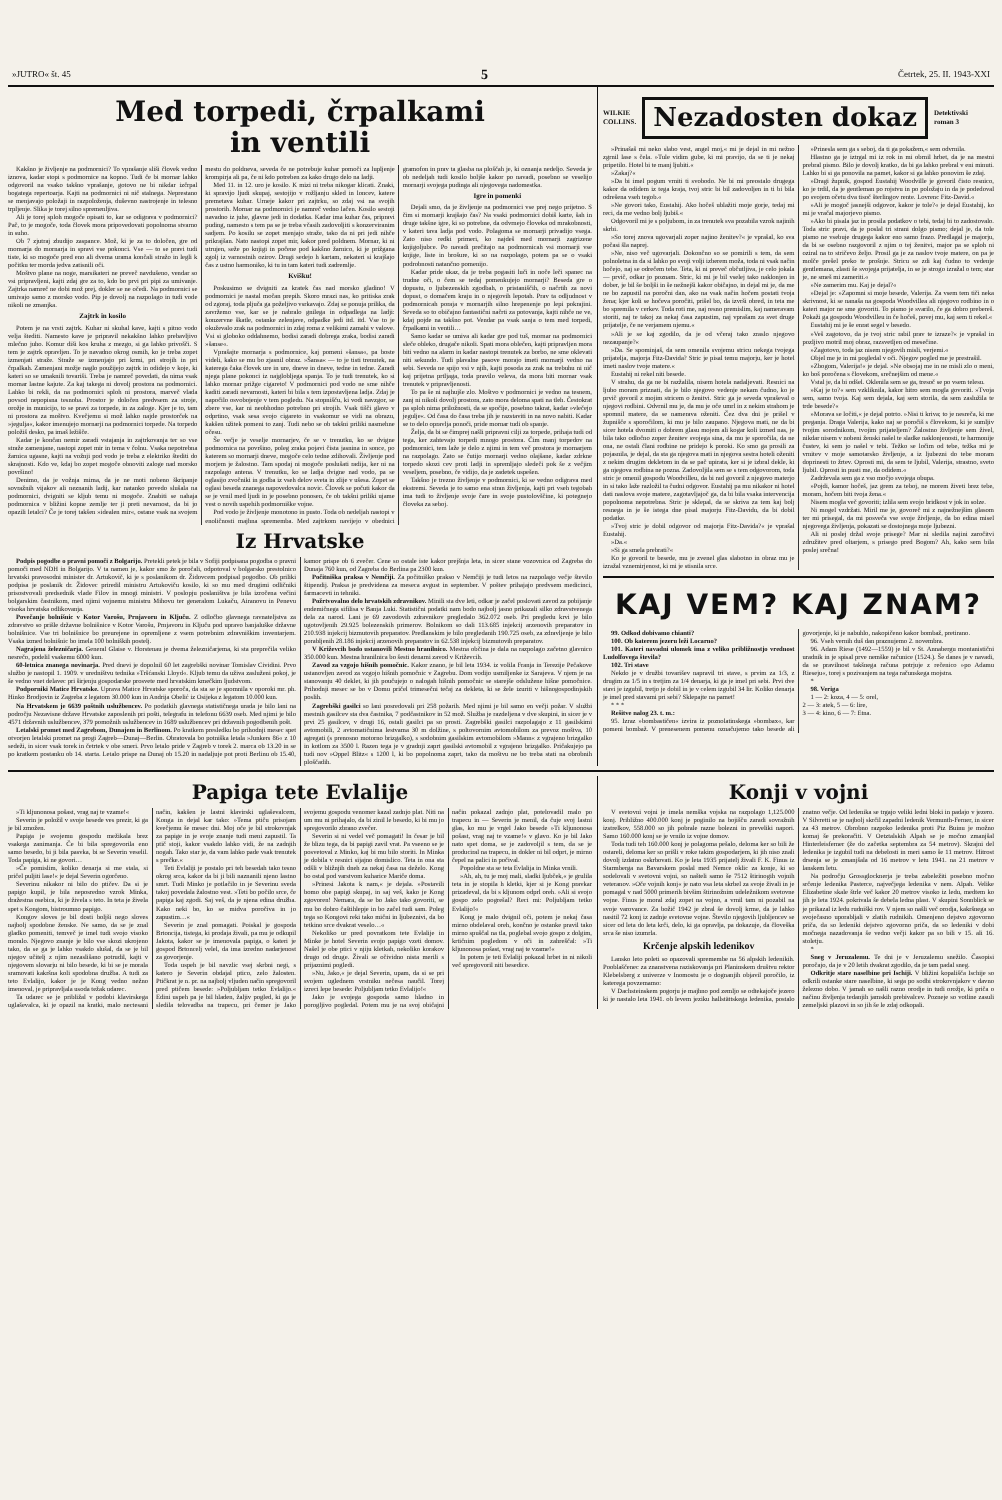»JUTRO« št. 45 5 Četrtek, 25. II. 1943-XXI
Med torpedi, črpalkami
in ventili
Kakšno je življenje na podmornici? To vprašanje sliši človek vedno iznova, kadar stopi s podmornice na kopno. Tudi če bi mornar lahko odgovoril na vsako takšno vprašanje, gotovo ne bi nikdar izčrpal bogatega repertoarja. Kajti na podmornici ni nič stalnega. Neprestano se menjavajo položaji in razpoloženja, duševno nastrojenje in telesno trpljenje. Slika je torej silno spremenljiva.
Ali je torej sploh mogoče opisati to, kar se odigrava v podmornici? Pač, to je mogoče, toda človek mora pripovedovati popolnoma stvarno in suho.
Ob 7 zjutraj zbudijo zaspance. Mož, ki je za to določen, gre od mornarja do mornarja in spravi vse pokonci. Vse — to se pravi tudi tiste, ki so mogoče pred eno ali dvema urama končali stražo in legli k počitku ter morda jedva zatisnili oči.
Moštvo plane na noge, marsikateri ne preveč navdušeno, vendar so vsi pripravljeni, kajti zdaj gre za to, kdo bo prvi pri pipi za umivanje. Zajtrka namreč ne dobi mož prej, dokler se ne očedi. Na podmornici se umivajo samo z morsko vodo. Pip je dovolj na razpolago in tudi vode nikoli ne zmanjka.
Zajtrk in kosilo
Potem je na vrsti zajtrk. Kuhar ni skuhal kave, kajti s pitno vodo velja štediti. Namesto kave je pripravil nekakšno lahko prebavljivo mlečno juho. Komur diši kos kruha z mezgo, si ga lahko privošči. S tem je zajtrk opravljen. To je navadno okrog osmih, ko je treba zopet izmenjati straže. Straže se izmenjajo pri krmi, pri strojih in pri črpalkah. Zamenjani možje naglo použijejo zajtrk in odidejo v koje, ki kateri so se umaknili tovariši. Treba je namreč povedati, da nima vsak mornar lastne kajute. Za kaj takega ni dovolj prostora na podmornici. Lahko bi rekli, da na podmornici sploh ni prostora, marveč vlada povsod nepopisna tesnoba. Prostor je določen predvsem za stroje, orožje in municijo, to se pravi za torpede, in za zaloge. Kjer je to, tam ni prostora za moštvo. Kvečjemu si mož lahko najde prostorček na »jegulja«, kakor imenujejo mornarji na podmornici torpede. Na torpedo položiš desko, pa imaš ležišče.
Kadar je končan nemir zaradi vstajanja in zajtrkovanja ter so vse straže zamenjane, nastopi zopet mir in tema v čolnu. Vsaka nepotrebna žarnica ugasne, kajti na vožnji pod vodo je treba z elektriko štediti do skrajnosti. Kdo ve, kdaj bo zopet mogoče obnoviti zaloge nad morsko površino!
Denimo, da je vožnja mirna, da je ne moti nobeno škripanje sovražnih vijakov ali neznanih ladij, kar natanko povedo slušala na podmornici, dvigniti se kljub temu ni mogoče. Znabiti se nahaja podmornica v bližini kopne zemlje ter ji preti nevarnost, da bi jo opazili letalci? Če je torej takšen »idealen mir«, ostane vsak na svojem mestu do poldneva, seveda če ne potrebuje kuhar pomoči za lupljenje krompirja ali pa, če ni kdo potreben za kako drugo delo na ladji.
Med 11. in 12. uro je kosilo. K mizi ni treba nikogar klicati. Znaki, ki spravijo ljudi skupaj, sestojijo v rožljanju skled in loncev, katere premetava kuhar. Urneje kakor pri zajtrku, so zdaj vsi na svojih prostorih. Mornar na podmornici je namreč vedno lačen. Kosilo sestoji navadno iz juhe, glavne jedi in dodatka. Kadar ima kuhar čas, pripravi puding, namesto s tem pa se je treba včasih zadovoljiti s konzerviranim sadjem. Po kosilu se zopet menjajo straže, tako da ni pri jedi nihče prikrajšan. Nato nastopi zopet mir, kakor pred poldnem. Mornar, ki ni utrujen, seže po knjigi in počene pod kakšno žarnico, ki je prižgana zgolj iz varnostnih ozirov. Drugi sedejo h kartam, nekateri si krajšajo čas z ustno harmoniko, ki tu in tam kateri tudi zadremlje.
Kvišku!
Poskusimo se dvigniti za kratek čas nad morsko gladino! V podmornici je nastal močan prepih. Skoro mrazi nas, ko pritiska zrak od zgoraj, toda pljuča ga poželjivo vsrkavajo. Zdaj se ponuja prilika, da zavržemo vse, kar se je nabralo gnilega in odpadlega na ladji: konzervne škatle, ostanke zelenjave, odpadke jedi itd. itd. Vse to je okuževalo zrak na podmornici in zdaj roma z velikimi zamahi v valove. Vsi si globoko oddahnemo, bodisi zaradi dobrega zraka, bodisi zaradi »šanse«.
Vprašajte mornarja s podmornice, kaj pomeni »šansa«, pa boste videli, kako se mu bo zjasnil obraz. »Šansa« — to je tisti trenutek, na katerega čaka človek ure in ure, dneve in dneve, tedne in tedne. Zaradi njega plane pokonci iz najglobljega spanja. To je tudi trenutek, ko si lahko mornar prižge cigareto! V podmornici pod vodo ne sme nihče kaditi zaradi nevarnosti, kateri bi bila s tem izpostavljena ladja. Zdaj je napočilo osvobojenje v tem pogledu. Na stopnišču, ki vodi navzgor, se zbere vse, kar ni neobhodno potrebno pri strojih. Vsak tišči glavo v odprtino, vsak sesa svojo cigareto in vsakomur se vidi na obrazu, kakšen užitek pomeni to zanj. Tudi nebo se ob takšni priliki nasmehne očesu.
Še večje je veselje mornarjev, če se v trenutku, ko se dvigne podmornica na površino, poleg zraka pojavi čista jasnina in sonce, po katerem so mornarji dneve, mogoče celo tedne zdihovali. Življenje pod morjem je žalostno. Tam spodaj ni mogoče poslušati radija, ker ni na razpolago antena. V trenutku, ko se ladja dvigne nad vodo, pa se oglasijo zvočniki in godba iz vseh delov sveta in zlije v ušesa. Zopet se oglasi beseda znanega napovedovalca novic. Človek se počuti kakor da se je vrnil med ljudi in je posebno ponosen, če ob takšni priliki ujame vest o novih uspehih podmorniške vojne.
Pod vodo je življenje monotono in pusto. Toda ob nedeljah nastopi v enoličnosti majhna sprememba. Med zajtrkom navijejo v obednici gramofon in prav ta glasba na ploščah je, ki oznanja nedeljo. Seveda je ob nedeljah tudi kosilo boljše kakor po navadi, posebno se veselijo mornarji svojega pudinga ali njegovega nadomestka.
Igre in pomenki
Dejali smo, da je življenje na podmornici vse prej nego prijetno. S čim si mornarji krajšajo čas? Na vsaki podmornici dobiš karte, šah in druge takšne igre, ki so potrebne, da odvrnejo človeka od mrakobnosti, v kateri tava ladja pod vodo. Polagoma se mornarji privadijo vsega. Zato niso redki primeri, ko najdeš med mornarji zagrizene knjigoljubce. Po navadi prečitajo na podmornicah vsi mornarji vse knjige, liste in brošure, ki so na razpolago, potem pa se o vsaki podrobnosti natančno pomenijo.
Kadar pride ukaz, da je treba pogasiti luči in noče leči spanec na trudne oči, o čem se tedaj pomenkujejo mornarji? Beseda gre o dopustu, o ljubezenskih zgodbah, o pristaniščih, o načrtih za novi dopust, o domačem kraju in o njegovih lepotah. Prav ta odljudnost v podmornicah poraja v mornarjih silno hrepenenje po lepi pokrajini. Seveda so to običajno fantastični načrti za potovanja, kajti nihče ne ve, kdaj pojde na takšno pot. Vendar pa vsak sanja o tem med torpedi, črpalkami in ventili…
Samo kadar se umiva ali kadar gre pod tuš, mornar na podmornici sleče obleko, drugače nikoli. Spati mora oblečen, kajti pripravljen mora biti vedno na alarm in kadar nastopi trenutek za borbo, ne sme oklevati niti sekundo. Tudi plavalne pasove morajo imeti mornarji vedno na sebi. Seveda ne spijo vsi v njih, kajti posoda za zrak na trebuhu ni nič kaj prijetna prtljaga, toda pravilo veleva, da mora biti mornar vsak trenutek v pripravljenosti.
To pa še ni najhujše zlo. Moštvo v podmornici je vedno na tesnem, zanj ni nikoli dovolj prostora, zato mora deloma spati na tleh. Čestokrat pa sploh nima priložnosti, da se spočije, posebno takrat, kadar »vlečejo jegulje«. Od časa do časa treba jih je razstaviti in na novo nabiti. Kadar se to delo opravlja ponoči, pride mornar tudi ob spanje.
Želja, da bi se čimprej našli pripravni cilji za torpede, prihaja tudi od tega, ker zahtevajo torpedi mnogo prostora. Čim manj torpedov na podmornici, tem laže je delo z njimi in tem več prostora je mornarjem na razpolago. Zato se čutijo mornarji vedno olajšane, kadar zdrkne torpedo skozi cev proti ladji in spremljajo sledeči pok še z večjim veseljem, posebno, če vidijo, da je zadetek uspešen.
Takšno je trezno življenje v podmornici, ki se vedno odigrava med ekstremi. Seveda je to samo ena stran življenja, kajti pri vseh tegobah ima tudi to življenje svoje čare in svoje pustolovščine, ki potegnejo človeka za seboj.
Iz Hrvatske
Podpis pogodbe o pravni pomoči z Bolgarijo. Pretekli petek je bila v Sofiji podpisana pogodba o pravni pomoči med NDH in Bolgarijo. V ta namen je, kakor smo že poročali, odpotoval v bolgarsko prestolnico hrvatski pravosodni minister dr. Artukovič, ki je s poslanikom dr. Židovcem podpisal pogodbo. Ob priliki podpisa je poslanik dr. Židovec priredil ministru Artukoviču kosilo, ki so mu med drugimi odličniki prisostvovali predsednik vlade Filov in mnogi ministri. V poslopju poslaništva je bila izročena večini bolgarskim častnikom, med njimi vojnemu ministru Mihovu ter generalom Lukaču, Airanovu in Penevu visoka hrvatska odlikovanja.
Povečanje bolnišnic v Kotor Varošu, Prnjavoru in Ključu. Z odločbo glavnega ravnateljstva za zdravstvo so prišle državne bolnišnice v Kotor Varošu, Prnjavoru in Ključu pod upravo banjaluške državne bolnišnice. Vse tri bolnišnice bo preurejene in opremljene z vsem potrebnim zdravniškim inventarjem. Vsaka izmed bolnišnic bo imela 100 bolniških postelj.
Nagrajena železničarja. General Glaise v. Horstenau je dvema železničarjema, ki sta preprečila veliko nesrečo, podelil vsakemu 6000 kun.
60-letnica znanega novinarja. Pred dnevi je dopolnil 60 let zagrebški novinar Tomislav Cividini. Prvo službo je nastopil 1. 1909. v uredništvu tednika »Tršćanski Lloyd«. Kljub temu da uživa zasluženi pokoj, je še vedno vnet delavec pri širjenju gospodarske prosvete med hrvatskim kmečkim ljudstvom.
Podporniki Matice Hrvatske. Uprava Matice Hrvatske sporoča, da sta se je spomnila v oporoki mr. ph. Hinko Brodjovin iz Zagreba z legatom 30.000 kun in Andrija Obelić iz Osijeka z legatom 10.000 kun.
Na Hrvatskem je 6639 poštnih uslužbencev. Po podatkih glavnega statističnega urada je bilo lani na področju Nezavisne države Hrvatske zaposlenih pri pošti, telegrafu in telefonu 6639 oseb. Med njimi je bilo 4571 državnih uslužbencev, 379 pomožnih uslužbencev in 1689 uslužbencev pri državnih pogodbenih pošt.
Letalski promet med Zagrebom, Dunajem in Berlinom. Po kratkem presledku bo prihodnji mesec spet otvorjen letalski promet na progi Zagreb—Dunaj—Berlin. Obratovala bo potniška letala »Junkers 86« z 10 sedeži, in sicer vsak torek in četrtek v obe smeri. Prvo letalo pride v Zagreb v torek 2. marca ob 13.20 in se po kratkem postanku ob 14. starta. Letalo prispe na Dunaj ob 15.20 in nadaljuje pot proti Berlinu ob 15.40, kamor prispe ob 6 zvečer. Cene so ostale iste kakor prejšnja leta, in sicer stane vozovnica od Zagreba do Dunaja 760 kun, od Zagreba do Berlina pa 2300 kun.
Počitniška praksa v Nemčiji. Za počitniško prakso v Nemčiji je tudi letos na razpolago večje število štipendij. Praksa je predvidena za meseca avgust in september. V poštev prihajajo predvsem medicinci, farmacevti in tehniki.
Požrtvovalno delo hrvatskih zdravnikov. Minili sta dve leti, odkar je začel poslovati zavod za pobijanje endemičnega sifilisa v Banja Luki. Statistični podatki nam bodo najbolj jasno prikazali silko zdravstvenega dela za narod. Lani je 69 zavodovih zdravnikov pregledalo 362.072 oseb. Pri pregledu krvi je bilo ugotovljenih 29.925 bolezenskih primerov. Bolnikom so dali 113.685 injekcij arzenovih preparatov in 210.938 injekcij bizmutovih preparatov. Predlanskim je bilo pregledanih 190.725 oseb, za zdravljenje je bilo porabljenih 28.186 injekcij arzenovih preparatov in 62.538 injekcij bizmutovih preparatov.
V Križevcih bodo ustanovili Mestno hranilnico. Mestna občina je dala na razpolago začetno glavnico 350.000 kun. Mestna hranilnica bo šesti denarni zavod v Križevcih.
Zavod za vzgojo hišnih pomočnic. Kakor znano, je bil leta 1934. iz volila Franja in Terezije Pečakove ustanovljen zavod za vzgojo hišnih pomočnic v Zagrebu. Dom vodijo usmiljenke iz Sarajeva. V njem je na stanovanju 40 deklet, ki jih poučujejo o nalogah hišnih pomočnic se starejše odslužene hišne pomočnice. Prihodnji mesec se bo v Domu pričel trimesečni tečaj za dekleta, ki se žele izuriti v hišnogospodinjskih poslih.
Zagrebški gasilci so lani posredovali pri 258 požarih. Med njimi je bil samo en večji požar. V službi mestnih gasilcev sta dva častnika, 7 podčastnikov in 52 mož. Služba je razdeljena v dve skupini, in sicer je v prvi 25 gasilcev, v drugi 16, ostali gasilci pa so prosti. Zagrebški gasilci razpolagajo z 11 gasilskimi avtomobili, 2 avtomatičnima lestvama 30 m dolžine, s poltovornim avtomobilom za prevoz moštva, 10 agregati (s prenosno motorno brizgalko), s sodobnim gasilskim avtomobilom »Mann« z vgrajeno brizgalko in kotlom za 3500 l. Razen tega je v gradnji zaprt gasilski avtomobil z vgrajeno brizgalko. Pričakujejo pa tudi nov »Oppel Blitz« s 1200 l, ki bo popolnoma zaprt, tako da moštvu ne bo treba stati na obrobnih ploščadih.
WILKIE
COLLINS. Nezadosten dokaz Detektivski
roman 3
»Prinašaš mi neko slabo vest, angel moj,« mi je dejal in mi nežno zgrnil lase s čela. »Tule vidim gube, ki mi pravijo, da se ti je nekaj pripetilo. Hotel bi te manj ljubiti.«
»Zakaj?«
»Da bi imel pogum vrniti ti svobodo. Ne bi mi preostalo drugega kakor da odidem iz tega kraja, tvoj stric bi bil zadovoljen in ti bi bila odrešena vseh tegob.«
»Ne govori tako, Eustahij. Ako hočeš ublažiti moje gorje, tedaj mi reci, da me vedno bolj ljubiš.«
Odgovoril mi je s poljubom, in za trenutek sva pozabila vzrok najinih skrbi.
»So torej znova ugovarjali zoper najino ženitev?« je vprašal, ko sva počasi šla naprej.
»Ne, niso več ugovarjali. Dokončno so se pomirili s tem, da sem polnoletna in da si lahko po svoji volji izberem moža, toda ni vsak način hočejo, naj se odrečem tebe. Teta, ki ni preveč občutljiva, je celo jokala — prvič, odkar jo poznam. Stric, ki mi je bil vselej tako naklonjen in dober, je bil še boljši in še nežnejši kakor običajno, in dejal mi je, da me ne bo zapustil na poročni dan, ako na vsak način hočem postati tvoja žena; kjer koli se hočeva poročiti, prišel bo, da izvrši obred, in teta me bo spremila v cerkev. Toda roti me, naj resno premislim, kaj nameravam storiti, naj te takoj za nekaj časa zapustim, naj vprašam za svet druge prijatelje, če ne verjamem njemu.«
»Ali je se kaj zgodilo, da je od včeraj tako zraslo njegovo nezaupanje?«
»Da. Se spominjaš, da sem omenila svojemu stricu nekega tvojega prijatelja, majorja Fitz-Davida? Stric je pisal temu majorju, ker je hotel imeti naslov tvoje matere.«
Eustahij ni rekel niti besede.
V strahu, da ga ne bi razžalila, nisem hotela nadaljevati. Resnici na ljubo moram priznati, da je bilo njegovo vedenje nekam čudno, ko je prvič govoril z mojim stricem o ženitvi. Stric ga je seveda vpraševal o njegovi rodbini. Odvrnil mu je, da mu je oče umrl in z nekim strahom je spomnil matere, da se namerava oženiti. Čez dva dni je prišel v župnišče s sporočilom, ki mu je bilo zaupano. Njegova mati, ne da bi sicer hotela dvomiti o dobrem glasu mojem ali kogar koli izmed nas, je bila tako odločno zoper ženitev svojega sina, da mu je sporočila, da ne ona, ne ostali člani rodbine ne pridejo k poroki. Ko smo ga prosili za pojasnila, je dejal, da sta ga njegova mati in njegova sestra hoteli oženiti z nekim drugim dekletom in da se pač upirata, ker si je izbral dekle, ki ga njegova rodbina ne pozna. Zadovoljila sem se s tem odgovorom, toda stric je omenil gospodu Woodvilleu, da bi rad govoril z njegovo materjo in si tako laže razložil ta čudni odgovor. Eustahij pa mu nikakor ni hotel dati naslova svoje matere, zagotavljajoč ga, da bi bila vsaka intervencija popolnoma nepotrebna. Stric je sklepal, da se skriva za tem kaj bolj resnega in je še istega dne pisal majorju Fitz-Davidu, da bi dobil podatke.
»Tvoj stric je dobil odgovor od majorja Fitz-Davida?« je vprašal Eustahij.
»Da.«
»Si ga smela prebrati?«
Ko je govoril te besede, mu je zvenel glas slabotno in obraz mu je izražal vznemirjenost, ki mi je stisnila srce.
»Prinesla sem ga s seboj, da ti ga pokažem,« sem odvrnila.
Hlastno ga je iztrgal mi iz rok in mi obrnil hrbet, da je na mestni prebral pismo. Bilo je dovolj kratko, da bi ga lahko prebral v eni minuti. Lahko bi si ga ponovila na pamet, kakor si ga lahko ponovim še zdaj.
»Dragi župnik, gospod Eustahij Woodville je govoril čisto resnico, ko je trdil, da je gentleman po rojstvu in po položaju in da je podedoval po svojem očetu dva tisoč šterlingov rente. Lovrenc Fitz-David.«
»Ali je mogoč jasnejši odgovor, kakor je tole?« je dejal Eustahij, ko mi je vračal majorjevo pismo.
»Ako bi pisala jaz in prosila podatkov o tebi, tedaj bi to zadostovalo. Toda stric pravi, da je poslal tri strani dolgo pismo; dejal je, da tole pismo ne vsebuje drugega kakor eno samo frazo. Predlagal je majorju, da bi se osebno razgovoril z njim o tej ženitvi, major pa se sploh ni oziral na to stričevo željo. Prosil ga je za naslov tvoje matere, on pa je molče prešel preko te prošnje. Stricu se zdi kaj čudno to vedenje gentlemana, zlasti še svojega prijatelja, in se je strogo izražal o tem; star je, ne smeš mi zameriti.«
»Ne zamerim mu. Kaj je dejal?«
»Dejal je: »Zapomni si moje besede, Valerija. Za vsem tem tiči neka skrivnost, ki se nanaša na gospoda Woodvillea ali njegovo rodbino in o kateri major ne sme govoriti. To pismo je svarilo, če ga dobro prebereš. Pokaži ga gospodu Woodvilleu in če hočeš, povej mu, kaj sem ti rekel.«
Eustahij mi je še enrat segel v besedo.
»Veš zagotovo, da je tvoj stric rabil prav te izraze?« je vprašal in pozljivo motril moj obraz, razsvetljen od mesečine.
»Zagotovo, toda jaz nisem njegovih misli, verjemi.«
Objel me je in mi pogledal v oči. Njegov pogled me je prestrašil.
»Zbogom, Valerija!« je dejal. »Ne obsojaj me in ne misli zlo o meni, ko boš poročena s človekom, srečnejšim od mene.«
Vstal je, da bi odšel. Oklenila sem se ga, tresoč se po vsem telesu.
»Kaj je to?« sem vzkliknila, kakor hitro sem mogla govoriti. »Tvoja sem, samo tvoja. Kaj sem dejala, kaj sem storila, da sem zaslužila te trde besede?«
»Morava se ločiti,« je dejal potrto. »Nisi ti kriva; to je nesreča, ki me preganja. Draga Valerija, kako naj se poročiš s človekom, ki je sumljiv tvojim sorodnikom, tvojim prijateljem? Žalostno življenje sem živel, nikdar nisem v nobeni ženski našel te sladke naklonjenosti, te harmonije čustev, ki sem jo našel v tebi. Težko se ločim od tebe, težka mi je vrnitev v moje samotarsko življenje, a iz ljubezni do tebe moram doprinesti to žrtev. Oprosti mi, da sem te ljubil, Valerija, strastno, sveto ljubil. Oprosti in pusti me, da odidem.«
Zadrževala sem ga z vso močjo svojega obupa.
»Pojdi, kamor hočeš, jaz grem za teboj, ne morem živeti brez tebe, moram, hočem biti tvoja žena.«
Nisem mogla več govoriti; izlila sem svojo bridkost v jok in solze.
Ni mogel vzdržati. Miril me je, govoreč mi z najnežnejšim glasom ter mi prisegal, da mi posveča vse svoje življenje, da bo edina misel njegovega življenja, pokazati se dostojnega moje ljubezni.
Ali ni poslej držal svoje prisege? Mar ni sledila najini zaročitvi združitev pred oltarjem, s prisego pred Bogom? Ah, kako sem bila poslej srečna!
KAJ VEM? KAJ ZNAM?
99. Odkod dobivamo chianti?
100. Ob katerem jezeru leži Locarno?
101. Kateri navadni ulomek ima z veliko približnostjo vrednost Ludolfovega števila?
102. Tri stave
Nekdo je v družbi tovarišev napravil tri stave, s prvim za 1/3, z drugim za 1/5 in s tretjim za 1/4 denarja, ki ga je imel pri sebi. Prvi dve stavi je izgubil, tretjo je dobil in je v celem izgubil 34 lir. Koliko denarja je imel pred stavami pri sebi? Sklepajte na pamet!
* * *
Rešitve nalog 23. t. m.:
95. Izraz »bombastičen« izvira iz poznolatinskega »bombax«, kar pomeni bombaž. V prenesenem pomenu označujemo tako besede ali govorjenje, ki je nabuhlo, nakopičeno kakor bombaž, pretirano.
96. Vseh vernih duš dan praznujemo 2. novembra.
96. Adam Riese (1492—1559) je bil v St. Annabergu montanistični uradnik in je spisal prve nemške računice (1524.). Še danes je v navadi, da se pravilnost takšnega računa potrjuje z rečenico »po Adamu Rieseju«, torej s pozivanjem na tega računskega mojstra.
*
98. Veriga
1 — 2: koza, 4 — 5: orel,
2 — 3: atek, 5 — 6: lire,
3 — 4: kino, 6 — 7: Etna.
Papiga tete Evlalije
»Ti kljunonosa pošast, vrag naj te vzame!«
Severin je položil v svoje besede ves prezir, ki ga je bil zmožen.
Papiga je svojemu gospodu mežikala brez vsakega zanimanja. Če bi bila spregovorila eno samo besedo, bi ji bila pasvka, bi se Severin veselil. Toda papiga, ki ne govori…
»Če pomislim, koliko denarja si me stala, si pričel puljiti lase!« je dejal Severin ogorčeno.
Severinu nikakor ni bilo do ptičev. Da si je papigo kupil, je bila neposredno vzrok Minka, dražestna osebica, ki je živela s teto. In teta je živela spet s Kongom, bistroumno papigo.
Kongov sloves je bil dosti boljši nego sloves najbolj spodobne ženske. Ne samo, da se je znal gladko pomeniti, temveč je imel tudi svojo visoko moralo. Njegovo znanje je bilo vse skozi ukrojeno tako, da se ga je lahko vsakdo slušal, da se je bil njegov učitelj z njim nezaslišano potrudil, kajti v njegovem slovarju ni bilo besede, ki bi se je morala sramovati kakršna koli spodobna družba. A tudi za teto Evlalijo, kakor je je Kong vedno nežno imenoval, je pripravljala usoda težak udarec.
Ta udarec se je približal v podobi klavirskega uglaševalca, ki je opazil na kratki, malo nectesani način, kakšen je lastni klavirski uglaševalcem, Konga in dejal kar tako: »Tema ptiču prisojam kvečjemu še mesec dni. Moj oče je bil strokovnjak za papige in je svoje znanje tudi meni zapustil. Ta ptič stoji, kakor vsakdo lahko vidi, že na zadnjih nogah. Tako star je, da vam lahko pade vsak trenutek s prečke.«
Teti Evlaliji je postalo pri teh besedah tako tesno okrog srca, kakor da bi ji bili naznanili njeno lastno smrt. Tudi Minko je potlačilo in je Severinu sveda takoj povedala žalostno vest. »Teti bo počilo srce, če papiga kaj zgodi. Saj veš, da je njena edina družba. Kako neki bo, ko se midva poročiva in jo zapustim…«
Severin je znal pomagati. Poiskal je gospoda Brtoncija, tistega, ki prodaja živali, pa mu je odkupil Jakota, kakor se je imenovala papiga, o kateri je gospod Brtoncelj velel, da ima izredno nadarjenost za govorjenje.
Toda uspeh je bil navzlic vsej skrbni negi, s katero je Severin obdajal ptico, zelo žalosten. Ptičkrat je n. pr. na najbolj vljuden način spregovoril pred ptičem besede: »Poljubljam tetko Evlalijo.« Edini uspeh pa je bil hladen, žaljiv pogled, ki ga je sledila telovadba na trapecu, pri čemer je Jako svojemu gospodu venomer kazal zadnjo plat. Niti na um mu ni prihajalo, da bi zinil le besedo, ki bi mu jo spregovorilo zbrano zvečer.
Severin si ni vedel več pomagati! In česar je bil že blizu tega, da bi papigi zavil vrat. Pa vseeno se je posvetoval z Minko, kaj bi mu bilo storiti. In Minka je dobila v resnici sijajno domislico. Teta in ona sta odšli v bližnjih dneh za nekaj časa na deželo. Kong bo ostal pod varstvom kuharice Mariče doma.
»Prinesi Jakota k nam,« je dejala. »Postavili bomo obe papigi skupaj, in saj veš, kako je Kong zgovoren! Nemara, da se bo Jako tako govoriti, se mu bo dobro čaštihlepje in bo začel tudi sam. Poleg tega so Kongovi reki tako mični in ljubeznivi, da bo tetkino srce dvakrat veselo…«
Nekoliko ur pred povratkom tete Evlalije in Minke je hotel Severin svojo papigo vzeti domov. Našel je obe ptici v njiju kletkah, nekoliko korakov drugo od druge. Živali se očividno nista merili s prijaznimi pogledi.
»Nu, Jako,« je dejal Severin, upam, da si se pri svojem uglednem vrstniku nečesa naučil. Torej izreci lepe besede: Poljubljam tetko Evlalijo!«
Jako je svojega gospoda samo hladno in porogljivo pogledal. Potem mu je na svoj običajni način pokazal zadnjo plat, potelovadil malo po trapecu in — Severin je menil, da čuje svoj lastni glas, ko mu je vrgel Jako besede »Ti kljunonosa pošast, vrag naj te vzame!« v glavo. Ko je bil Jako nato spet doma, se je zadovoljil s tem, da se je produciral na trapecu, in dokler ni bil odprt, je mirno čepel na palici in počival.
Popoldne sta se teta Evlalija in Minka vrnili.
»Ah, ah, tu je moj mali, sladki ljubček,« je grulila teta in je stopila h kletki, kjer si je Kong pravkar prizadeval, da bi s kljunom odprl oreh. »Ali si svojo gospo zelo pogrešal? Reci mi: Poljubljam tetko Evlalijo!«
Kong je malo dvignil oči, potem je nekaj časa mirno obdelaval oreh, končno je ostanke pravil tako mirno spuščal na tla, poglebal svojo gospo z dolgim, krtičnim pogledom v oči in zahreščal: »Ti kljunonosa pošast, vrag naj te vzame!«
In potem je teti Evlaliji pokazal hrbet in ni nikoli več spregovoril niti besedice.
Konji v vojni
V svetovni vojni je imela nemška vojska na razpolago 1,125.000 konj. Približno 400.000 konj je poginilo na bojišču zaradi sovražnih izstrelkov, 558.000 so jih pobrale razne bolezni in preveliki napori. Samo 160.000 konj se je vrnilo iz vojne domov.
Toda tudi teh 160.000 konj je polagoma pešalo, deloma ker so bili že ostareli, deloma ker so prišli v roke takim gospodarjem, ki jih niso znali dovolj izdatno oskrbovati. Ko je leta 1935 prijatelj živali F. K. Finus iz Starmberga na Bavarskem poslal med Nemce oklic za konje, ki so sodelovali v svetovni vojni, so našteli samo še 7512 štirinogih vojnih veteranov. »Oče vojnih konj« je nato vsa leta skrbel za svoje živali in je pomagal v nad 5000 primerih bivšim štirinožnim udeležnikom svetovne vojne. Finus je moral zdaj zopet na vojno, a vrnil tam ni pozabil na svoje varovance. Za božič 1942 je zbral še dovolj krme, da je lahko nasitil 72 konj iz zadnje svetovne vojne. Število njegovih ljubljencev se sicer od leta do leta krči, delo, ki ga opravlja, pa dokazuje, da človeška srca še niso izumrla.
Krčenje alpskih ledenikov
Lansko leto poleti so opazovali spremembe na 56 alpskih ledenikih. Pooblaščenec za znanstvena raziskovanja pri Planinskem društvu rektor Klebelsberg z univerze v Inomostu je o dognanjih objavil poročilo, iz katerega povzemamo:
V Dachsteinskem pogorju je majhno pod zemljo se odtekajoče jezero ki je nastalo leta 1941. ob levem jeziku hallstättskega ledenika, postalo znatno večje. Od ledenika se trgajo veliki ledni bloki in padajo v jezero. V Silvretti se je najbolj skrčil zapadni ledenik Vermunth-Ferner, in sicer za 43 metrov. Obrobno razpoko ledenika proti Piz Buinu je možno komaj še prekoračiti. V Oetztalskih Alpah se je močno zmanjšal Hinterleisferner (že do začetka septembra za 54 metrov). Skrajni del ledenika je izgubil tudi na debelosti in meri samo še 11 metrov. Hitrost drsenja se je zmanjšala od 16 metrov v letu 1941. na 21 metrov v lanskem letu.
Na področju Grossglocknerja je treba zabeležiti posebno močno srčenje ledenika Pasterce, največjega ledenika v nem. Alpah. Velike Elizabetine skale štrle več kakor 20 metrov visoko iz ledu, medtem ko jih je leta 1924. pokrivala še debela ledna plast. V skupini Sonnblick se je prikazal iz ledu rudniški rov. V njem so našli več orodja, kakršnega so svoječasno uporabljali v zlatih rudnikih. Omenjeno dejstvo zgovorno priča, da so ledeniki dejstvo zgovorno priča, da so ledeniki v dobi močnega nazadovanja še vedno večji kakor pa so bili v 15. ali 16. stoletju.
*
Sneg v Jeruzalemu. Te dni je v Jeruzalemu snežilo. Časopisi poročajo, da je v 20 letih dvakrat zgodilo, da je tam padal sneg.
Odkritje stare naselbine pri Ischiji. V bližini kopališča Ischije so odkrili ostanke stare naselbine, ki sega po sodbi strokovnjakov v davno železno dobo. V jamah so našli razno orodje in tudi orožje, ki priča o načinu življenja tedanjih jamskih prebivalcev. Pozneje so votline zasuli zemeljski plazovi in so jih še le zdaj odkopali.